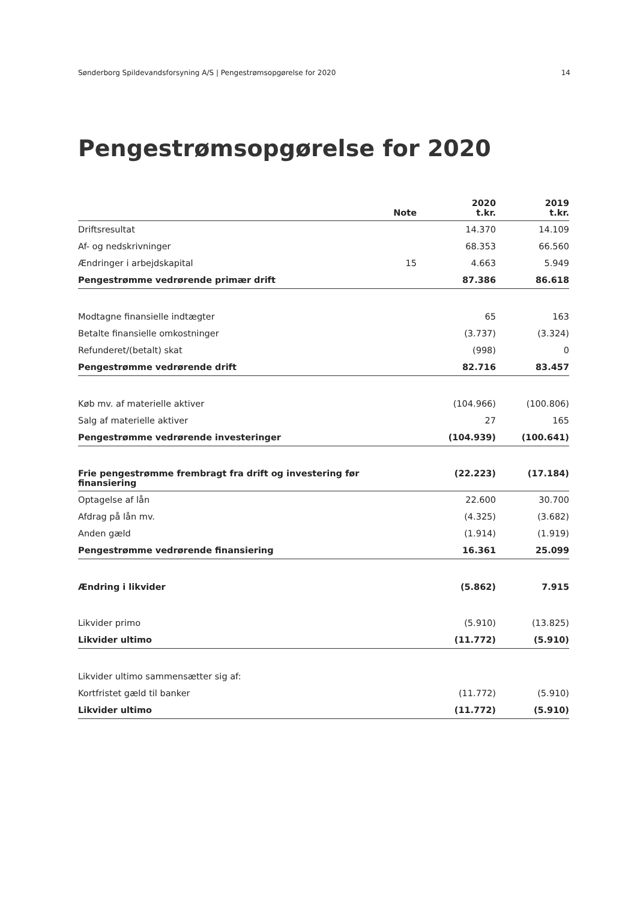Sønderborg Spildevandsforsyning A/S | Pengestrømsopgørelse for 2020 14
Pengestrømsopgørelse for 2020
| | Note | 2020 t.kr. | 2019 t.kr. |
| --- | --- | --- | --- |
| Driftsresultat | | 14.370 | 14.109 |
| Af- og nedskrivninger | | 68.353 | 66.560 |
| Ændringer i arbejdskapital | 15 | 4.663 | 5.949 |
| Pengestrømme vedrørende primær drift | | 87.386 | 86.618 |
| Modtagne finansielle indtægter | | 65 | 163 |
| Betalte finansielle omkostninger | | (3.737) | (3.324) |
| Refunderet/(betalt) skat | | (998) | 0 |
| Pengestrømme vedrørende drift | | 82.716 | 83.457 |
| Køb mv. af materielle aktiver | | (104.966) | (100.806) |
| Salg af materielle aktiver | | 27 | 165 |
| Pengestrømme vedrørende investeringer | | (104.939) | (100.641) |
| Frie pengestrømme frembragt fra drift og investering før finansiering | | (22.223) | (17.184) |
| Optagelse af lån | | 22.600 | 30.700 |
| Afdrag på lån mv. | | (4.325) | (3.682) |
| Anden gæld | | (1.914) | (1.919) |
| Pengestrømme vedrørende finansiering | | 16.361 | 25.099 |
| Ændring i likvider | | (5.862) | 7.915 |
| Likvider primo | | (5.910) | (13.825) |
| Likvider ultimo | | (11.772) | (5.910) |
| Likvider ultimo sammensætter sig af: | | | |
| Kortfristet gæld til banker | | (11.772) | (5.910) |
| Likvider ultimo | | (11.772) | (5.910) |